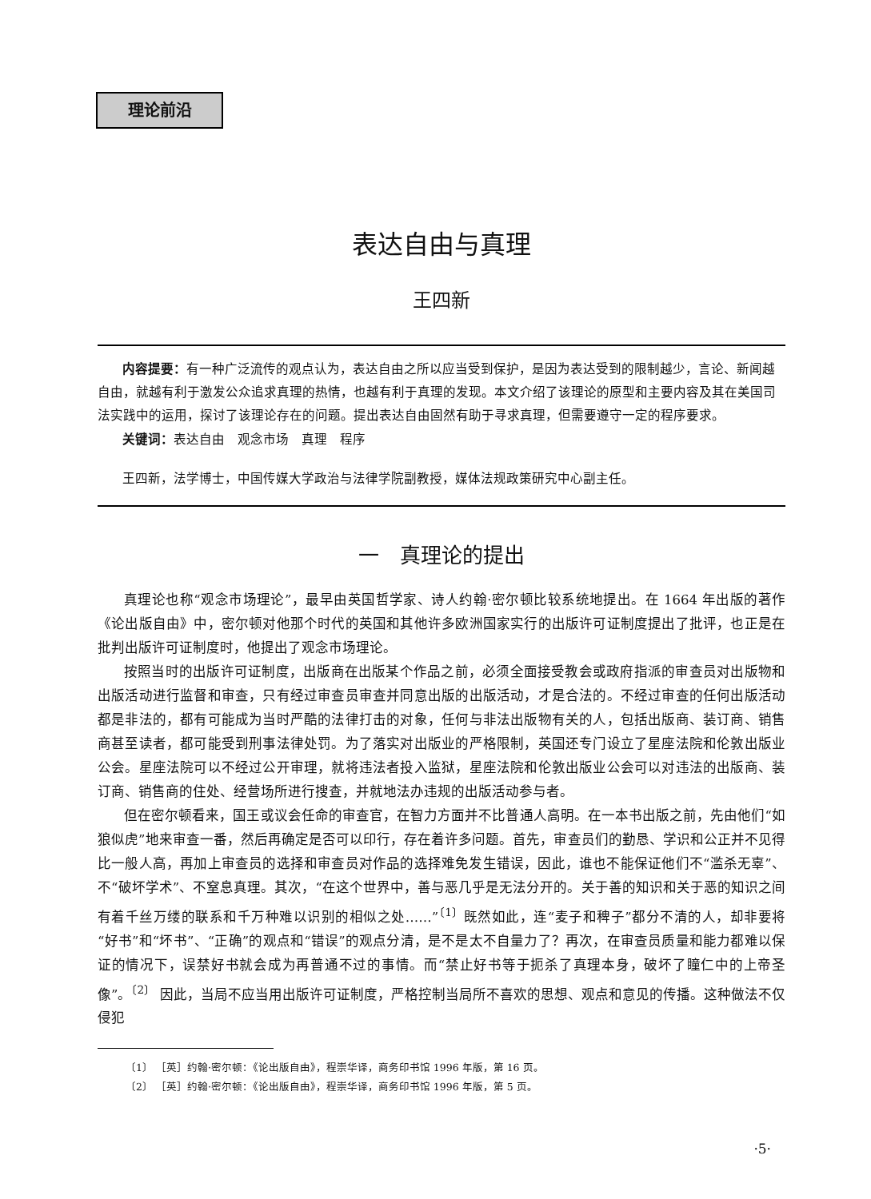理论前沿
表达自由与真理
王四新
内容提要：有一种广泛流传的观点认为，表达自由之所以应当受到保护，是因为表达受到的限制越少，言论、新闻越自由，就越有利于激发公众追求真理的热情，也越有利于真理的发现。本文介绍了该理论的原型和主要内容及其在美国司法实践中的运用，探讨了该理论存在的问题。提出表达自由固然有助于寻求真理，但需要遵守一定的程序要求。
关键词：表达自由　观念市场　真理　程序
王四新，法学博士，中国传媒大学政治与法律学院副教授，媒体法规政策研究中心副主任。
一　真理论的提出
真理论也称“观念市场理论”，最早由英国哲学家、诗人约翰·密尔顿比较系统地提出。在 1664 年出版的著作《论出版自由》中，密尔顿对他那个时代的英国和其他许多欧洲国家实行的出版许可证制度提出了批评，也正是在批判出版许可证制度时，他提出了观念市场理论。
按照当时的出版许可证制度，出版商在出版某个作品之前，必须全面接受教会或政府指派的审查员对出版物和出版活动进行监督和审查，只有经过审查员审查并同意出版的出版活动，才是合法的。不经过审查的任何出版活动都是非法的，都有可能成为当时严酷的法律打击的对象，任何与非法出版物有关的人，包括出版商、装订商、销售商甚至读者，都可能受到刑事法律处罚。为了落实对出版业的严格限制，英国还专门设立了星座法院和伦敦出版业公会。星座法院可以不经过公开审理，就将违法者投入监狱，星座法院和伦敦出版业公会可以对违法的出版商、装订商、销售商的住处、经营场所进行搜查，并就地法办违规的出版活动参与者。
但在密尔顿看来，国王或议会任命的审查官，在智力方面并不比普通人高明。在一本书出版之前，先由他们“如狼似虎”地来审查一番，然后再确定是否可以印行，存在着许多问题。首先，审查员们的勤恳、学识和公正并不见得比一般人高，再加上审查员的选择和审查员对作品的选择难免发生错误，因此，谁也不能保证他们不“滥杀无辜”、不“破坏学术”、不窒息真理。其次，“在这个世界中，善与恶几乎是无法分开的。关于善的知识和关于恶的知识之间有着千丝万缕的联系和千万种难以识别的相似之处……”<sup>〔1〕</sup>既然如此，连“麦子和稗子”都分不清的人，却非要将“好书”和“坏书”、“正确”的观点和“错误”的观点分清，是不是太不自量力了？再次，在审查员质量和能力都难以保证的情况下，误禁好书就会成为再普通不过的事情。而“禁止好书等于扼杀了真理本身，破坏了瞳仁中的上帝圣像”。<sup>〔2〕</sup> 因此，当局不应当用出版许可证制度，严格控制当局所不喜欢的思想、观点和意见的传播。这种做法不仅侵犯
〔1〕 ［英］约翰·密尔顿：《论出版自由》，程崇华译，商务印书馆 1996 年版，第 16 页。
〔2〕 ［英］约翰·密尔顿：《论出版自由》，程崇华译，商务印书馆 1996 年版，第 5 页。
·5·